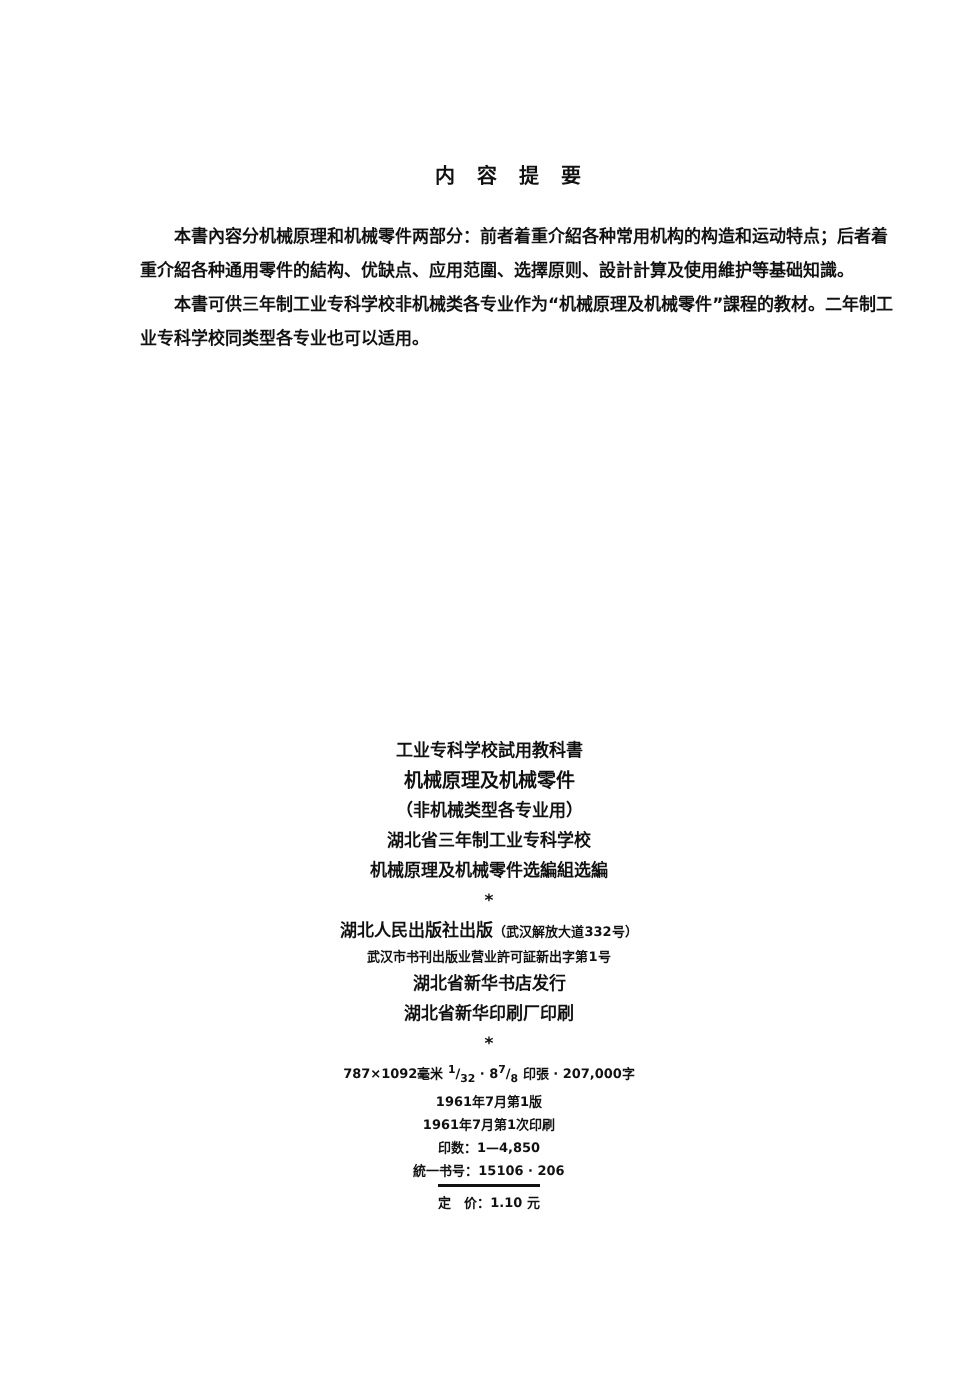内容提要
本書內容分机械原理和机械零件两部分：前者着重介紹各种常用机构的构造和运动特点；后者着重介紹各种通用零件的結构、优缺点、应用范圍、选擇原则、設計計算及使用維护等基础知識。
本書可供三年制工业专科学校非机械类各专业作为“机械原理及机械零件”課程的教材。二年制工业专科学校同类型各专业也可以适用。
工业专科学校試用教科書
机械原理及机械零件
（非机械类型各专业用）
湖北省三年制工业专科学校
机械原理及机械零件选編組选編
*
湖北人民出版社出版（武汉解放大道332号）
武汉市书刊出版业营业許可証新出字第1号
湖北省新华书店发行
湖北省新华印刷厂印刷
*
787×1092毫米 1/32 · 87/8 印張 · 207,000字
1961年7月第1版
1961年7月第1次印刷
印数：1—4,850
統一书号：15106 · 206
定　价：1.10 元